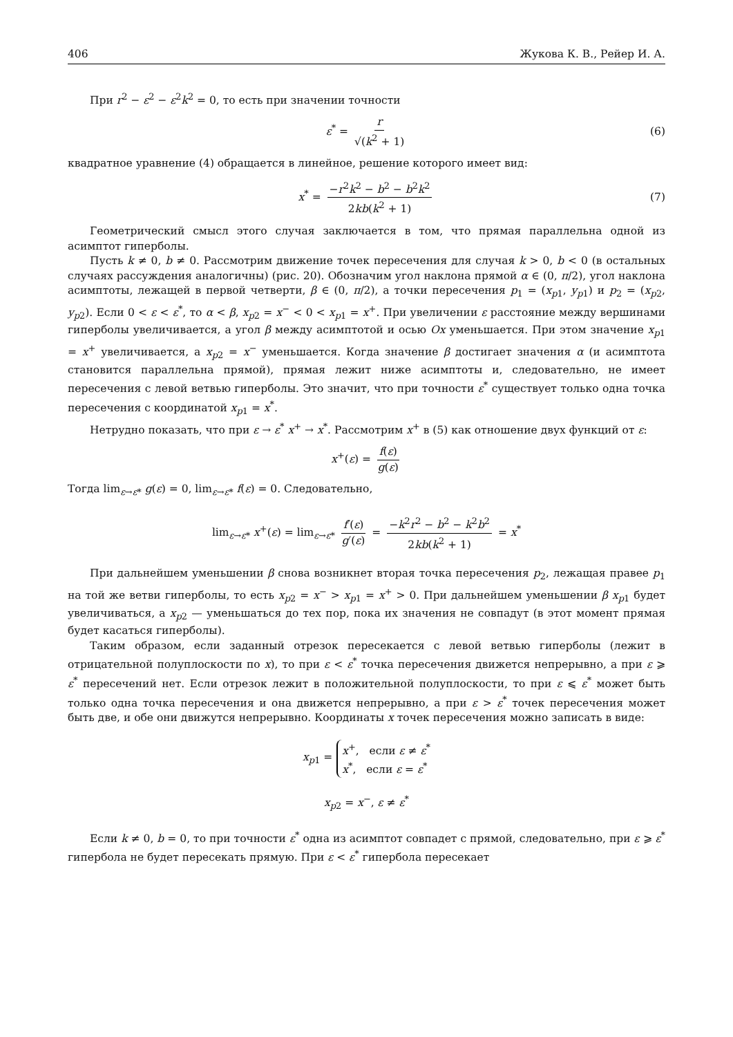406 Жукова К. В., Рейер И. А.
При r<sup>2</sup> − ε<sup>2</sup> − ε<sup>2</sup>k<sup>2</sup> = 0, то есть при значении точности
ε<sup>*</sup> = r √(k<sup>2</sup> + 1) (6)
квадратное уравнение (4) обращается в линейное, решение которого имеет вид:
x<sup>*</sup> = −r<sup>2</sup>k<sup>2</sup> − b<sup>2</sup> − b<sup>2</sup>k<sup>2</sup> 2kb(k<sup>2</sup> + 1) (7)
Геометрический смысл этого случая заключается в том, что прямая параллельна одной из асимптот гиперболы.
Пусть k ≠ 0, b ≠ 0. Рассмотрим движение точек пересечения для случая k > 0, b < 0 (в остальных случаях рассуждения аналогичны) (рис. 20). Обозначим угол наклона прямой α ∈ (0, π/2), угол наклона асимптоты, лежащей в первой четверти, β ∈ (0, π/2), а точки пересечения p<sub>1</sub> = (x<sub>p1</sub>, y<sub>p1</sub>) и p<sub>2</sub> = (x<sub>p2</sub>, y<sub>p2</sub>). Если 0 < ε < ε<sup>*</sup>, то α < β, x<sub>p2</sub> = x<sup>−</sup> < 0 < x<sub>p1</sub> = x<sup>+</sup>. При увеличении ε расстояние между вершинами гиперболы увеличивается, а угол β между асимптотой и осью Ox уменьшается. При этом значение x<sub>p1</sub> = x<sup>+</sup> увеличивается, а x<sub>p2</sub> = x<sup>−</sup> уменьшается. Когда значение β достигает значения α (и асимптота становится параллельна прямой), прямая лежит ниже асимптоты и, следовательно, не имеет пересечения с левой ветвью гиперболы. Это значит, что при точности ε<sup>*</sup> существует только одна точка пересечения с координатой x<sub>p1</sub> = x<sup>*</sup>.
Нетрудно показать, что при ε → ε<sup>*</sup> x<sup>+</sup> → x<sup>*</sup>. Рассмотрим x<sup>+</sup> в (5) как отношение двух функций от ε:
x<sup>+</sup>(ε) = f(ε) g(ε)
Тогда lim<sub>ε→ε*</sub> g(ε) = 0, lim<sub>ε→ε*</sub> f(ε) = 0. Следовательно,
lim<sub>ε→ε*</sub> x<sup>+</sup>(ε) = lim<sub>ε→ε*</sub> f′(ε) g′(ε) = −k<sup>2</sup>r<sup>2</sup> − b<sup>2</sup> − k<sup>2</sup>b<sup>2</sup> 2kb(k<sup>2</sup> + 1) = x<sup>*</sup>
При дальнейшем уменьшении β снова возникнет вторая точка пересечения p<sub>2</sub>, лежащая правее p<sub>1</sub> на той же ветви гиперболы, то есть x<sub>p2</sub> = x<sup>−</sup> > x<sub>p1</sub> = x<sup>+</sup> > 0. При дальнейшем уменьшении β x<sub>p1</sub> будет увеличиваться, а x<sub>p2</sub> — уменьшаться до тех пор, пока их значения не совпадут (в этот момент прямая будет касаться гиперболы).
Таким образом, если заданный отрезок пересекается с левой ветвью гиперболы (лежит в отрицательной полуплоскости по x), то при ε < ε<sup>*</sup> точка пересечения движется непрерывно, а при ε ⩾ ε<sup>*</sup> пересечений нет. Если отрезок лежит в положительной полуплоскости, то при ε ⩽ ε<sup>*</sup> может быть только одна точка пересечения и она движется непрерывно, а при ε > ε<sup>*</sup> точек пересечения может быть две, и обе они движутся непрерывно. Координаты x точек пересечения можно записать в виде:
x<sub>p1</sub> = x<sup>+</sup>, если ε ≠ ε<sup>*</sup> x<sup>*</sup>, если ε = ε<sup>*</sup>
x<sub>p2</sub> = x<sup>−</sup>, ε ≠ ε<sup>*</sup>
Если k ≠ 0, b = 0, то при точности ε<sup>*</sup> одна из асимптот совпадет с прямой, следовательно, при ε ⩾ ε<sup>*</sup> гипербола не будет пересекать прямую. При ε < ε<sup>*</sup> гипербола пересекает